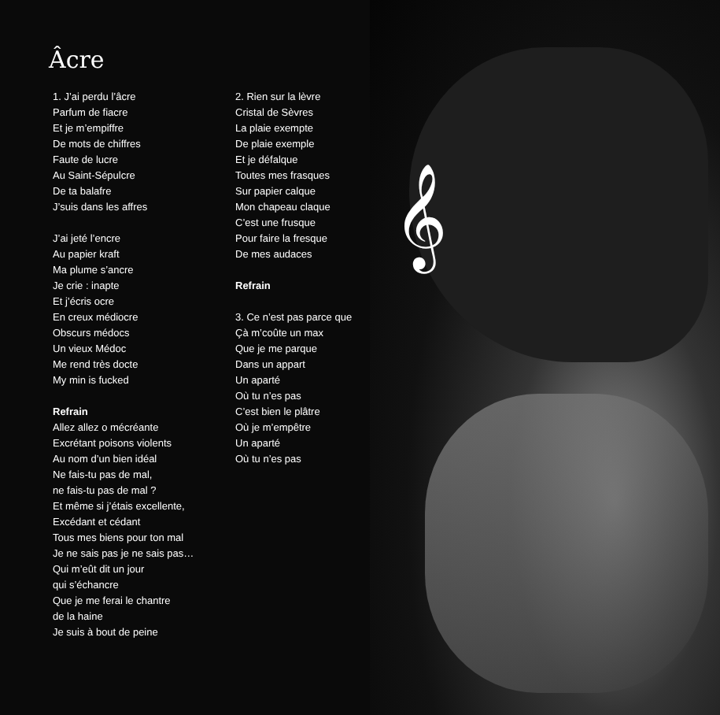Âcre
1. J’ai perdu l’âcre
Parfum de fiacre
Et je m’empiffre
De mots de chiffres
Faute de lucre
Au Saint-Sépulcre
De ta balafre
J’suis dans les affres
J’ai jeté l’encre
Au papier kraft
Ma plume s’ancre
Je crie : inapte
Et j’écris ocre
En creux médiocre
Obscurs médocs
Un vieux Médoc
Me rend très docte
My min is fucked
Refrain
Allez allez o mécréante
Excrétant poisons violents
Au nom d’un bien idéal
Ne fais-tu pas de mal,
ne fais-tu pas de mal ?
Et même si j’étais excellente,
Excédant et cédant
Tous mes biens pour ton mal
Je ne sais pas je ne sais pas…
Qui m’eût dit un jour
qui s’échancre
Que je me ferai le chantre
de la haine
Je suis à bout de peine
2. Rien sur la lèvre
Cristal de Sèvres
La plaie exempte
De plaie exemple
Et je défalque
Toutes mes frasques
Sur papier calque
Mon chapeau claque
C’est une frusque
Pour faire la fresque
De mes audaces
Refrain
3. Ce n’est pas parce que
Çà m’coûte un max
Que je me parque
Dans un appart
Un aparté
Où tu n’es pas
C’est bien le plâtre
Où je m’empêtre
Un aparté
Où tu n’es pas
𝄞